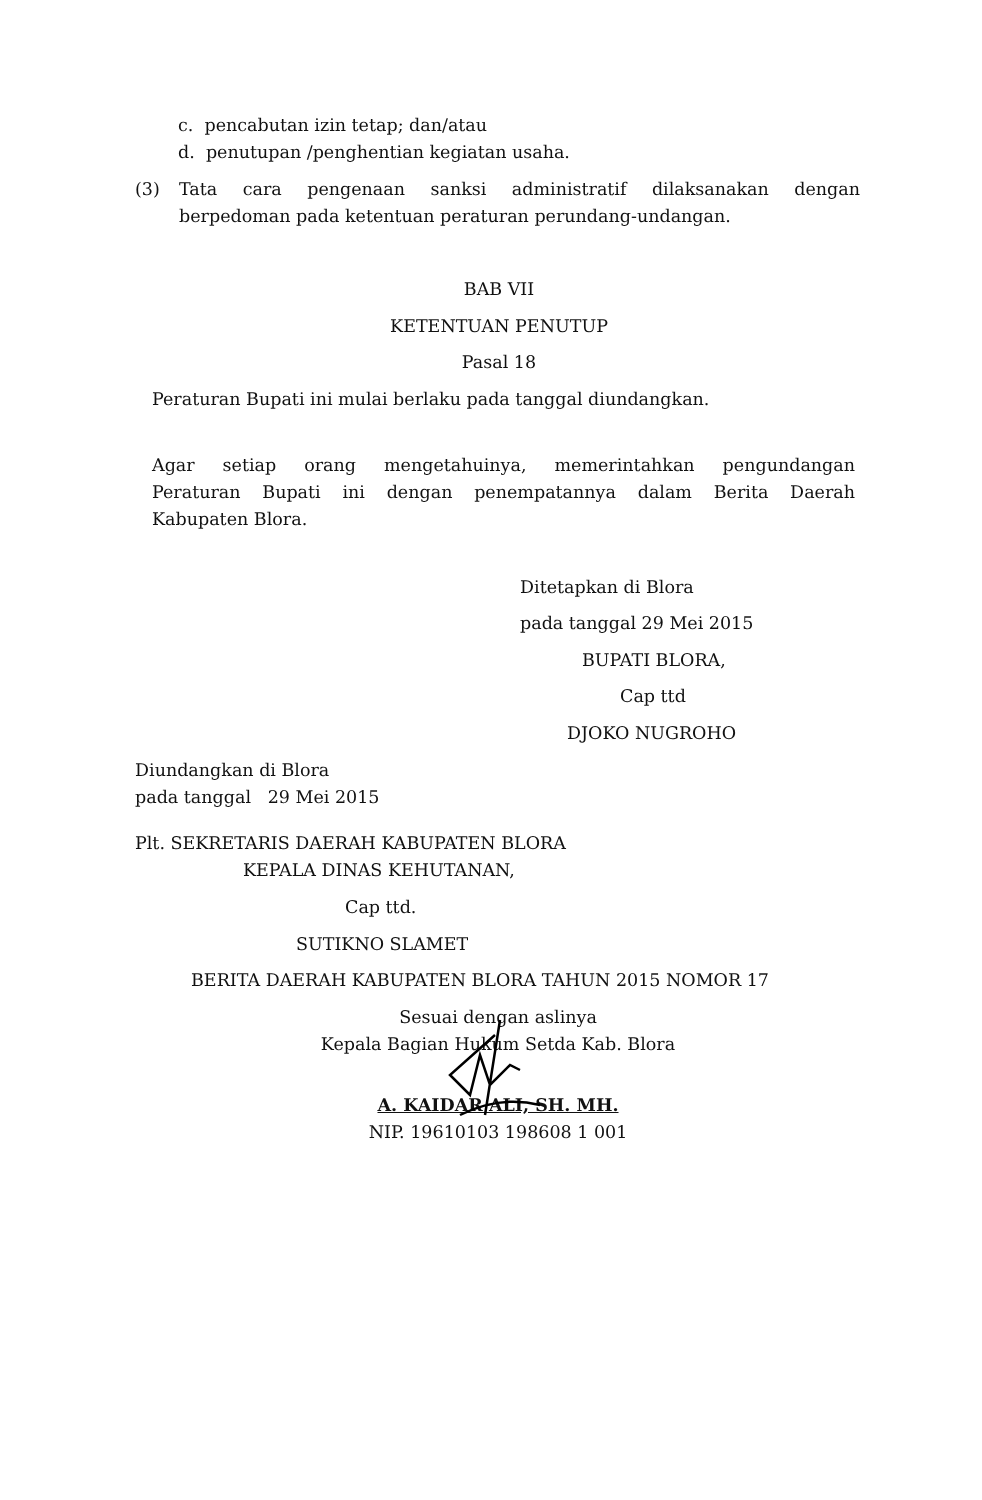c. pencabutan izin tetap; dan/atau
d. penutupan /penghentian kegiatan usaha.
(3) Tata cara pengenaan sanksi administratif dilaksanakan dengan
berpedoman pada ketentuan peraturan perundang-undangan.
BAB VII
KETENTUAN PENUTUP
Pasal 18
Peraturan Bupati ini mulai berlaku pada tanggal diundangkan.
Agar setiap orang mengetahuinya, memerintahkan pengundangan
Peraturan Bupati ini dengan penempatannya dalam Berita Daerah
Kabupaten Blora.
Ditetapkan di Blora
pada tanggal 29 Mei 2015
BUPATI BLORA,
Cap ttd
DJOKO NUGROHO
Diundangkan di Blora
pada tanggal 29 Mei 2015
Plt. SEKRETARIS DAERAH KABUPATEN BLORA
KEPALA DINAS KEHUTANAN,
Cap ttd.
SUTIKNO SLAMET
BERITA DAERAH KABUPATEN BLORA TAHUN 2015 NOMOR 17
Sesuai dengan aslinya
Kepala Bagian Hukum Setda Kab. Blora
A. KAIDAR ALI, SH. MH.
NIP. 19610103 198608 1 001